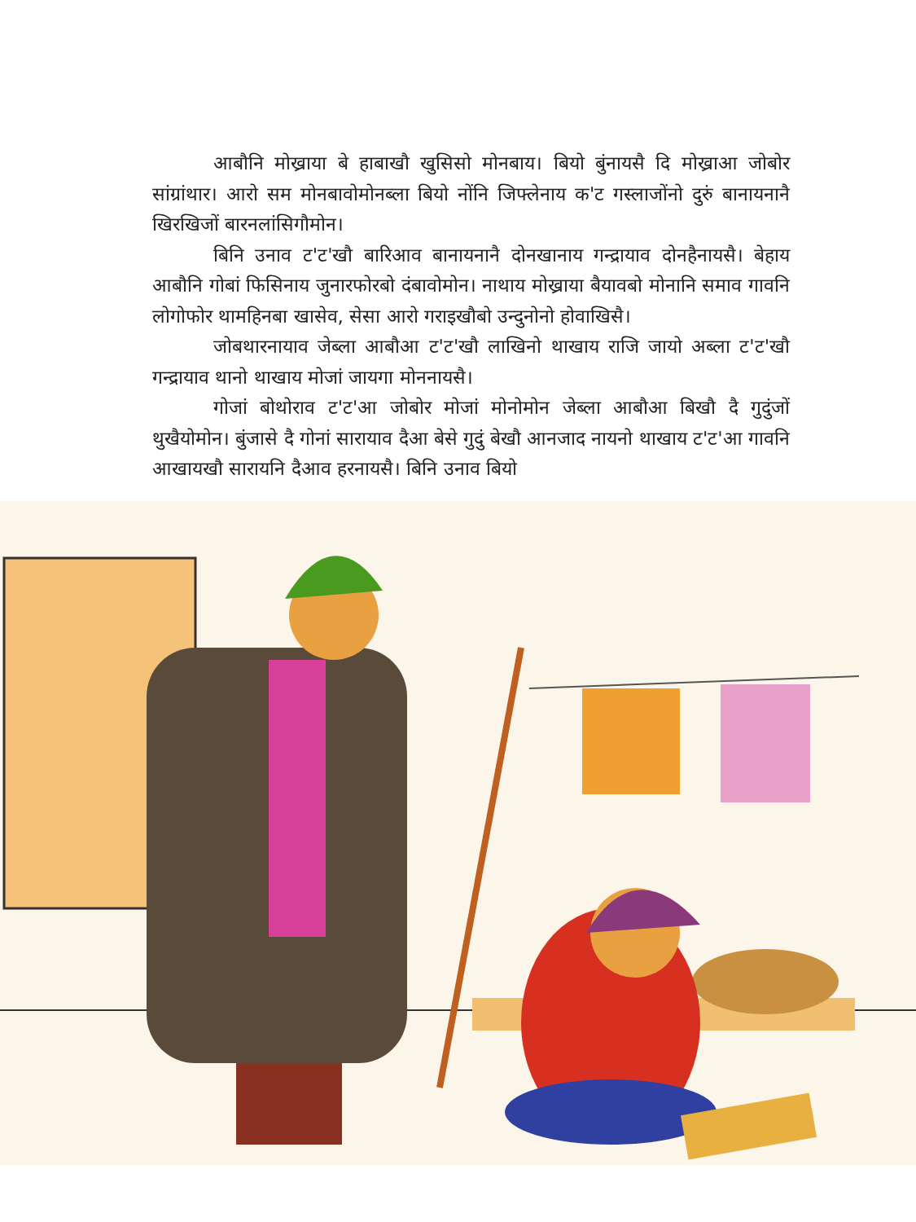आबौनि मोख्राया बे हाबाखौ खुसिसो मोनबाय। बियो बुंनायसै दि मोख्राआ जोबोर सांग्रांथार। आरो सम मोनबावोमोनब्ला बियो नोंनि जिफ्लेनाय क'ट गस्लाजोंनो दुरुं बानायनानै खिरखिजों बारनलांसिगौमोन।
बिनि उनाव ट'ट'खौ बारिआव बानायनानै दोनखानाय गन्द्रायाव दोनहैनायसै। बेहाय आबौनि गोबां फिसिनाय जुनारफोरबो दंबावोमोन। नाथाय मोख्राया बैयावबो मोनानि समाव गावनि लोगोफोर थामहिनबा खासेव, सेसा आरो गराइखौबो उन्दुनोनो होवाखिसै।
जोबथारनायाव जेब्ला आबौआ ट'ट'खौ लाखिनो थाखाय राजि जायो अब्ला ट'ट'खौ गन्द्रायाव थानो थाखाय मोजां जायगा मोननायसै।
गोजां बोथोराव ट'ट'आ जोबोर मोजां मोनोमोन जेब्ला आबौआ बिखौ दै गुदुंजों थुखैयोमोन। बुंजासे दै गोनां सारायाव दैआ बेसे गुदुं बेखौ आनजाद नायनो थाखाय ट'ट'आ गावनि आखायखौ सारायनि दैआव हरनायसै। बिनि उनाव बियो